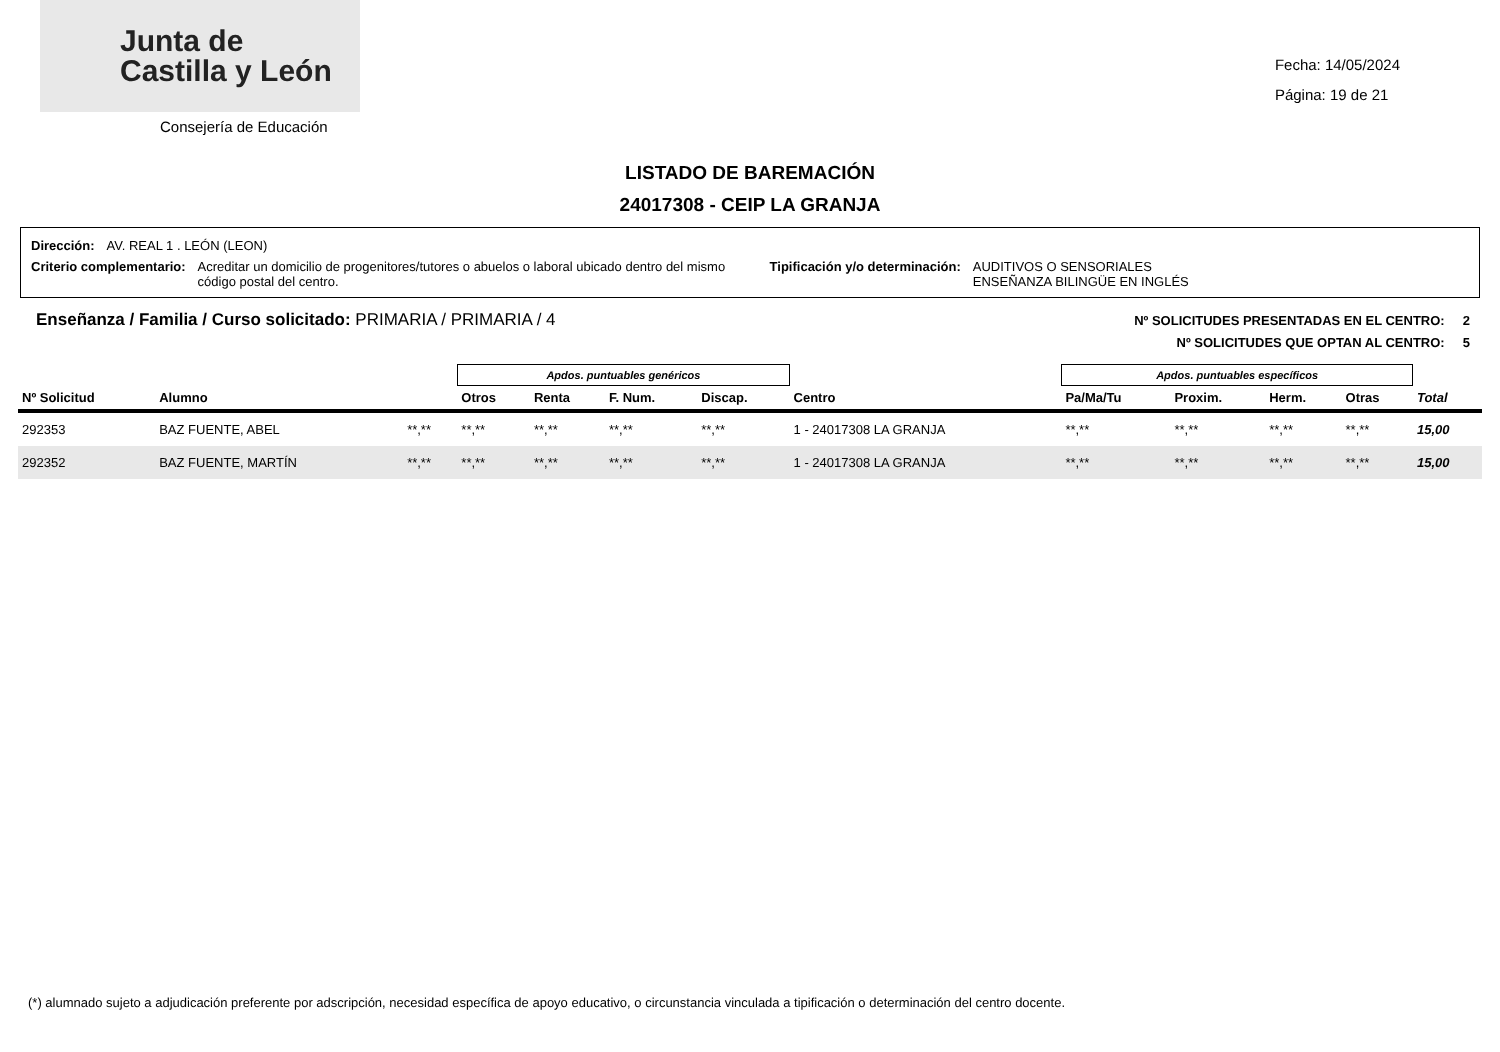Junta de
Castilla y León
Consejería de Educación
Fecha: 14/05/2024
Página: 19 de 21
LISTADO DE BAREMACIÓN
24017308 - CEIP LA GRANJA
Dirección: AV. REAL 1 . LEÓN (LEON)
Criterio complementario: Acreditar un domicilio de progenitores/tutores o abuelos o laboral ubicado dentro del mismo código postal del centro. Tipificación y/o determinación: AUDITIVOS O SENSORIALES
ENSEÑANZA BILINGÜE EN INGLÉS
Enseñanza / Familia / Curso solicitado: PRIMARIA / PRIMARIA / 4
Nº SOLICITUDES PRESENTADAS EN EL CENTRO: 2
Nº SOLICITUDES QUE OPTAN AL CENTRO: 5
| | | | Apdos. puntuables genéricos | | | | | Apdos. puntuables específicos | | | | |
| --- | --- | --- | --- | --- | --- | --- | --- | --- | --- | --- | --- | --- |
| Nº Solicitud | Alumno | | Otros | Renta | F. Num. | Discap. | Centro | Pa/Ma/Tu | Proxim. | Herm. | Otras | Total |
| 292353 | BAZ FUENTE, ABEL | **,** | **,** | **,** | **,** | **,** | 1 - 24017308 LA GRANJA | **,** | **,** | **,** | **,** | 15,00 |
| 292352 | BAZ FUENTE, MARTÍN | **,** | **,** | **,** | **,** | **,** | 1 - 24017308 LA GRANJA | **,** | **,** | **,** | **,** | 15,00 |
(*) alumnado sujeto a adjudicación preferente por adscripción, necesidad específica de apoyo educativo, o circunstancia vinculada a tipificación o determinación del centro docente.